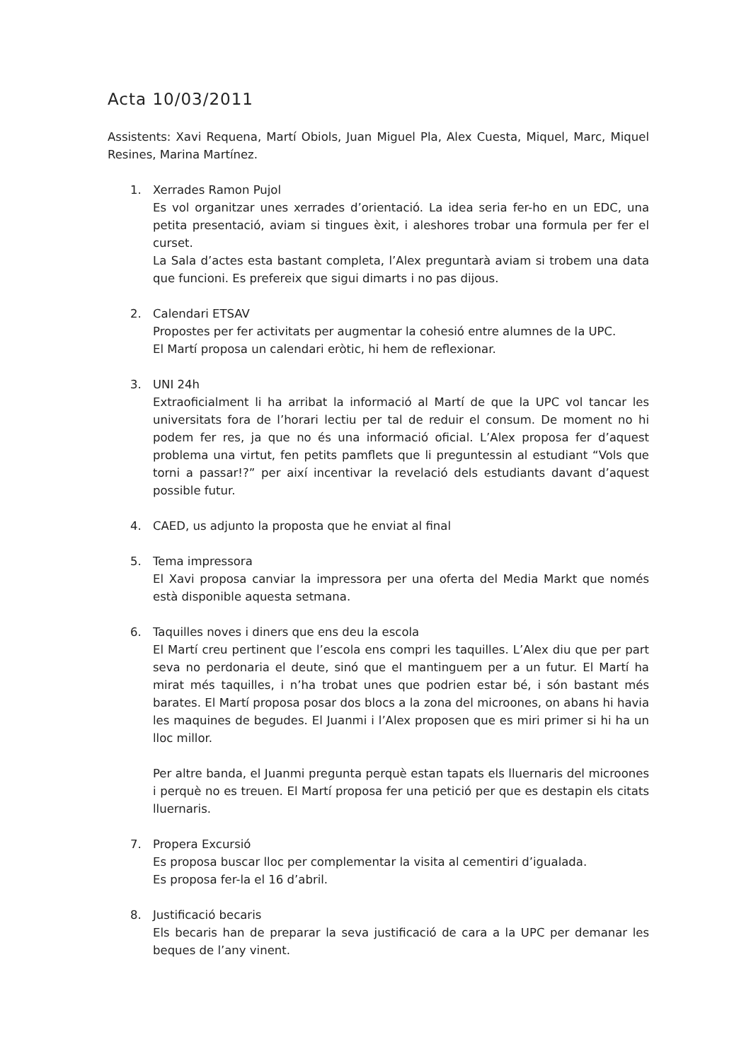Acta 10/03/2011
Assistents: Xavi Requena, Martí Obiols, Juan Miguel Pla, Alex Cuesta, Miquel, Marc, Miquel Resines, Marina Martínez.
1. Xerrades Ramon Pujol
Es vol organitzar unes xerrades d’orientació. La idea seria fer-ho en un EDC, una petita presentació, aviam si tingues èxit, i aleshores trobar una formula per fer el curset.
La Sala d’actes esta bastant completa, l’Alex preguntarà aviam si trobem una data que funcioni. Es prefereix que sigui dimarts i no pas dijous.
2. Calendari ETSAV
Propostes per fer activitats per augmentar la cohesió entre alumnes de la UPC.
El Martí proposa un calendari eròtic, hi hem de reflexionar.
3. UNI 24h
Extraoficialment li ha arribat la informació al Martí de que la UPC vol tancar les universitats fora de l’horari lectiu per tal de reduir el consum. De moment no hi podem fer res, ja que no és una informació oficial. L’Alex proposa fer d’aquest problema una virtut, fen petits pamflets que li preguntessin al estudiant “Vols que torni a passar!?” per així incentivar la revelació dels estudiants davant d’aquest possible futur.
4. CAED, us adjunto la proposta que he enviat al final
5. Tema impressora
El Xavi proposa canviar la impressora per una oferta del Media Markt que només està disponible aquesta setmana.
6. Taquilles noves i diners que ens deu la escola
El Martí creu pertinent que l’escola ens compri les taquilles. L’Alex diu que per part seva no perdonaria el deute, sinó que el mantinguem per a un futur. El Martí ha mirat més taquilles, i n’ha trobat unes que podrien estar bé, i són bastant més barates. El Martí proposa posar dos blocs a la zona del microones, on abans hi havia les maquines de begudes. El Juanmi i l’Alex proposen que es miri primer si hi ha un lloc millor.
Per altre banda, el Juanmi pregunta perquè estan tapats els lluernaris del microones i perquè no es treuen. El Martí proposa fer una petició per que es destapin els citats lluernaris.
7. Propera Excursió
Es proposa buscar lloc per complementar la visita al cementiri d’igualada.
Es proposa fer-la el 16 d’abril.
8. Justificació becaris
Els becaris han de preparar la seva justificació de cara a la UPC per demanar les beques de l’any vinent.